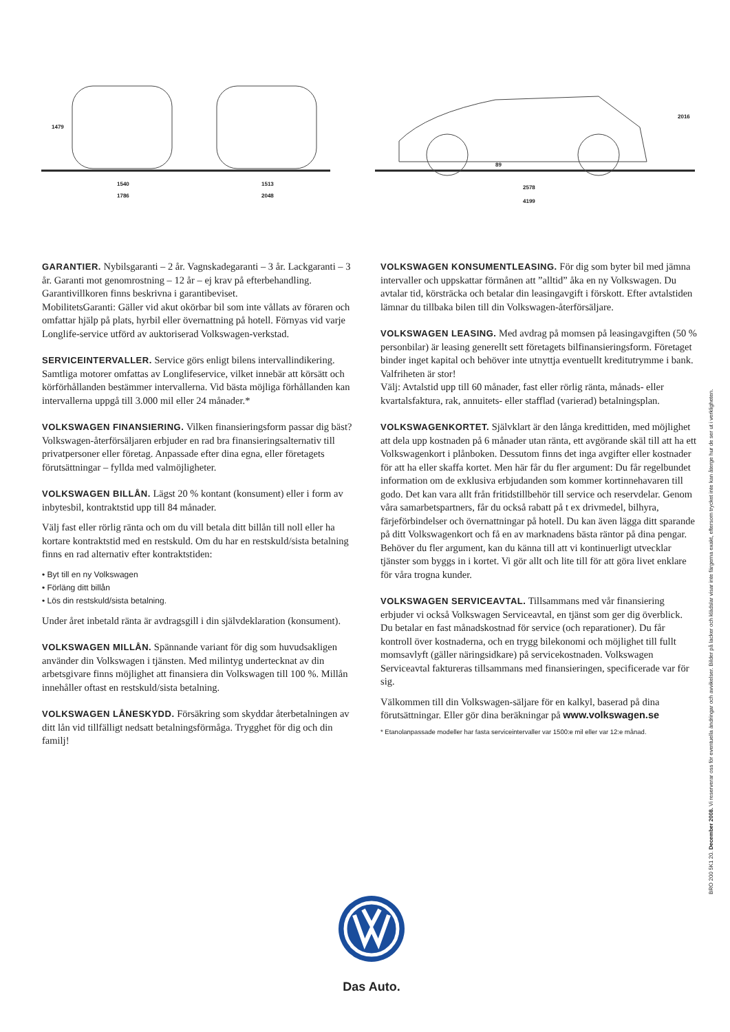1479
1540
1786
1513
2048
89
2578
4199
2016
GARANTIER. Nybilsgaranti – 2 år. Vagnskadegaranti – 3 år. Lackgaranti – 3 år. Garanti mot genomrostning – 12 år – ej krav på efterbehandling. Garantivillkoren finns beskrivna i garantibeviset.
MobilitetsGaranti: Gäller vid akut okörbar bil som inte vållats av föraren och omfattar hjälp på plats, hyrbil eller övernattning på hotell. Förnyas vid varje Longlife-service utförd av auktoriserad Volkswagen-verkstad.
SERVICEINTERVALLER. Service görs enligt bilens intervallindikering. Samtliga motorer omfattas av Longlifeservice, vilket innebär att körsätt och körförhållanden bestämmer intervallerna. Vid bästa möjliga förhållanden kan intervallerna uppgå till 3.000 mil eller 24 månader.*
VOLKSWAGEN FINANSIERING. Vilken finansieringsform passar dig bäst? Volkswagen-återförsäljaren erbjuder en rad bra finansieringsalternativ till privatpersoner eller företag. Anpassade efter dina egna, eller företagets förutsättningar – fyllda med valmöjligheter.
VOLKSWAGEN BILLÅN. Lägst 20 % kontant (konsument) eller i form av inbytesbil, kontraktstid upp till 84 månader.
Välj fast eller rörlig ränta och om du vill betala ditt billån till noll eller ha kortare kontraktstid med en restskuld. Om du har en restskuld/sista betalning finns en rad alternativ efter kontraktstiden:
• Byt till en ny Volkswagen
• Förläng ditt billån
• Lös din restskuld/sista betalning.
Under året inbetald ränta är avdragsgill i din självdeklaration (konsument).
VOLKSWAGEN MILLÅN. Spännande variant för dig som huvudsakligen använder din Volkswagen i tjänsten. Med milintyg undertecknat av din arbetsgivare finns möjlighet att finansiera din Volkswagen till 100 %. Millån innehåller oftast en restskuld/sista betalning.
VOLKSWAGEN LÅNESKYDD. Försäkring som skyddar återbetalningen av ditt lån vid tillfälligt nedsatt betalningsförmåga. Trygghet för dig och din familj!
VOLKSWAGEN KONSUMENTLEASING. För dig som byter bil med jämna intervaller och uppskattar förmånen att ”alltid” åka en ny Volkswagen. Du avtalar tid, körsträcka och betalar din leasingavgift i förskott. Efter avtalstiden lämnar du tillbaka bilen till din Volkswagen-återförsäljare.
VOLKSWAGEN LEASING. Med avdrag på momsen på leasingavgiften (50 % personbilar) är leasing generellt sett företagets bilfinansieringsform. Företaget binder inget kapital och behöver inte utnyttja eventuellt kreditutrymme i bank. Valfriheten är stor!
Välj: Avtalstid upp till 60 månader, fast eller rörlig ränta, månads- eller kvartalsfaktura, rak, annuitets- eller stafflad (varierad) betalningsplan.
VOLKSWAGENKORTET. Självklart är den långa kredittiden, med möjlighet att dela upp kostnaden på 6 månader utan ränta, ett avgörande skäl till att ha ett Volkswagenkort i plånboken. Dessutom finns det inga avgifter eller kostnader för att ha eller skaffa kortet. Men här får du fler argument: Du får regelbundet information om de exklusiva erbjudanden som kommer kortinnehavaren till godo. Det kan vara allt från fritidstillbehör till service och reservdelar. Genom våra samarbetspartners, får du också rabatt på t ex drivmedel, bilhyra, färjeförbindelser och övernattningar på hotell. Du kan även lägga ditt sparande på ditt Volkswagenkort och få en av marknadens bästa räntor på dina pengar. Behöver du fler argument, kan du känna till att vi kontinuerligt utvecklar tjänster som byggs in i kortet. Vi gör allt och lite till för att göra livet enklare för våra trogna kunder.
VOLKSWAGEN SERVICEAVTAL. Tillsammans med vår finansiering erbjuder vi också Volkswagen Serviceavtal, en tjänst som ger dig överblick. Du betalar en fast månadskostnad för service (och reparationer). Du får kontroll över kostnaderna, och en trygg bilekonomi och möjlighet till fullt momsavlyft (gäller näringsidkare) på servicekostnaden. Volkswagen Serviceavtal faktureras tillsammans med finansieringen, specificerade var för sig.
Välkommen till din Volkswagen-säljare för en kalkyl, baserad på dina förutsättningar. Eller gör dina beräkningar på www.volkswagen.se
* Etanolanpassade modeller har fasta serviceintervaller var 1500:e mil eller var 12:e månad.
BRO 200 5K1 20. December 2008. Vi reserverar oss för eventuella ändringar och avvikelser. Bilder på lacker och klädslar visar inte färgerna exakt, eftersom trycket inte kan återge hur de ser ut i verkligheten.
Das Auto.